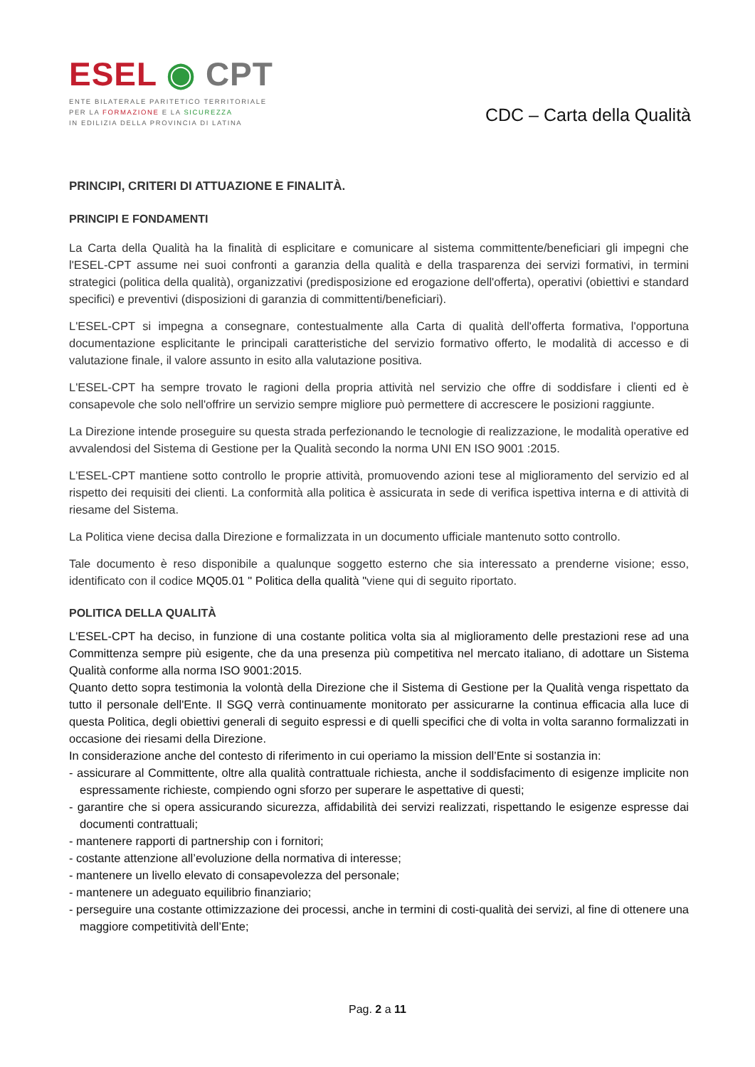ESEL ◉ CPT
ENTE BILATERALE PARITETICO TERRITORIALE
PER LA FORMAZIONE E LA SICUREZZA
IN EDILIZIA DELLA PROVINCIA DI LATINA
CDC – Carta della Qualità
PRINCIPI, CRITERI DI ATTUAZIONE E FINALITÀ.
PRINCIPI E FONDAMENTI
La Carta della Qualità ha la finalità di esplicitare e comunicare al sistema committente/beneficiari gli impegni che l'ESEL-CPT assume nei suoi confronti a garanzia della qualità e della trasparenza dei servizi formativi, in termini strategici (politica della qualità), organizzativi (predisposizione ed erogazione dell'offerta), operativi (obiettivi e standard specifici) e preventivi (disposizioni di garanzia di committenti/beneficiari).
L'ESEL-CPT si impegna a consegnare, contestualmente alla Carta di qualità dell'offerta formativa, l'opportuna documentazione esplicitante le principali caratteristiche del servizio formativo offerto, le modalità di accesso e di valutazione finale, il valore assunto in esito alla valutazione positiva.
L'ESEL-CPT ha sempre trovato le ragioni della propria attività nel servizio che offre di soddisfare i clienti ed è consapevole che solo nell'offrire un servizio sempre migliore può permettere di accrescere le posizioni raggiunte.
La Direzione intende proseguire su questa strada perfezionando le tecnologie di realizzazione, le modalità operative ed avvalendosi del Sistema di Gestione per la Qualità secondo la norma UNI EN ISO 9001 :2015.
L'ESEL-CPT mantiene sotto controllo le proprie attività, promuovendo azioni tese al miglioramento del servizio ed al rispetto dei requisiti dei clienti. La conformità alla politica è assicurata in sede di verifica ispettiva interna e di attività di riesame del Sistema.
La Politica viene decisa dalla Direzione e formalizzata in un documento ufficiale mantenuto sotto controllo.
Tale documento è reso disponibile a qualunque soggetto esterno che sia interessato a prenderne visione; esso, identificato con il codice MQ05.01 " Politica della qualità "viene qui di seguito riportato.
POLITICA DELLA QUALITÀ
L'ESEL-CPT ha deciso, in funzione di una costante politica volta sia al miglioramento delle prestazioni rese ad una Committenza sempre più esigente, che da una presenza più competitiva nel mercato italiano, di adottare un Sistema Qualità conforme alla norma ISO 9001:2015.
Quanto detto sopra testimonia la volontà della Direzione che il Sistema di Gestione per la Qualità venga rispettato da tutto il personale dell'Ente. Il SGQ verrà continuamente monitorato per assicurarne la continua efficacia alla luce di questa Politica, degli obiettivi generali di seguito espressi e di quelli specifici che di volta in volta saranno formalizzati in occasione dei riesami della Direzione.
In considerazione anche del contesto di riferimento in cui operiamo la mission dell’Ente si sostanzia in:
- assicurare al Committente, oltre alla qualità contrattuale richiesta, anche il soddisfacimento di esigenze implicite non espressamente richieste, compiendo ogni sforzo per superare le aspettative di questi;
- garantire che si opera assicurando sicurezza, affidabilità dei servizi realizzati, rispettando le esigenze espresse dai documenti contrattuali;
- mantenere rapporti di partnership con i fornitori;
- costante attenzione all’evoluzione della normativa di interesse;
- mantenere un livello elevato di consapevolezza del personale;
- mantenere un adeguato equilibrio finanziario;
- perseguire una costante ottimizzazione dei processi, anche in termini di costi-qualità dei servizi, al fine di ottenere una maggiore competitività dell’Ente;
Pag. 2 a 11